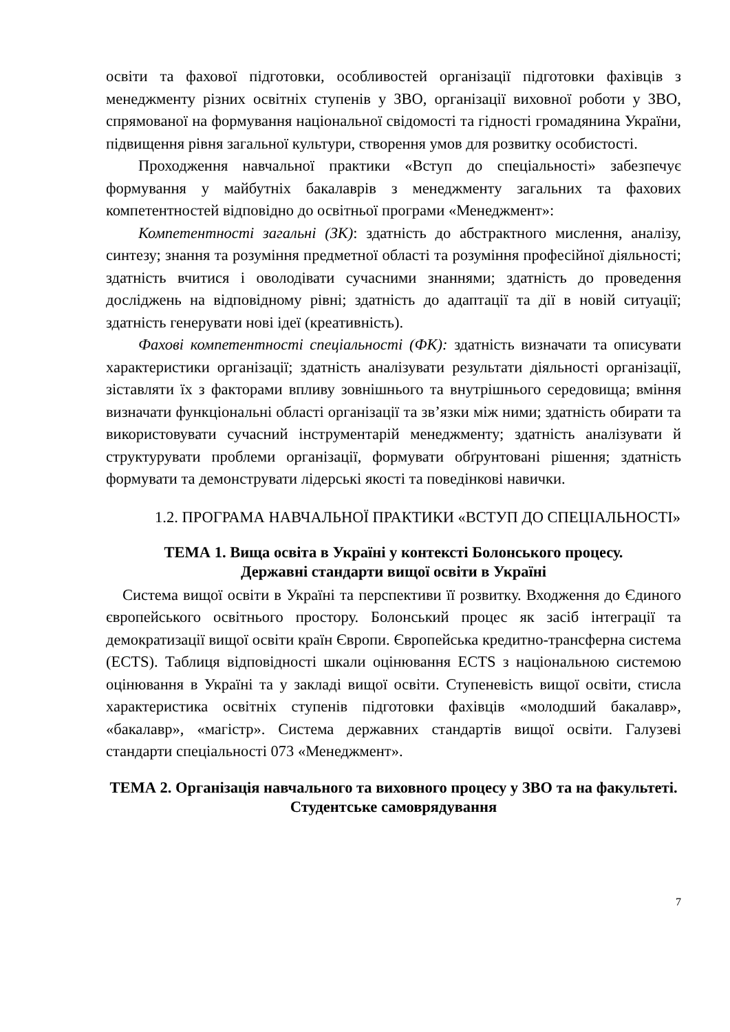освіти та фахової підготовки, особливостей організації підготовки фахівців з менеджменту різних освітніх ступенів у ЗВО, організації виховної роботи у ЗВО, спрямованої на формування національної свідомості та гідності громадянина України, підвищення рівня загальної культури, створення умов для розвитку особистості.
Проходження навчальної практики «Вступ до спеціальності» забезпечує формування у майбутніх бакалаврів з менеджменту загальних та фахових компетентностей відповідно до освітньої програми «Менеджмент»:
Компетентності загальні (ЗК): здатність до абстрактного мислення, аналізу, синтезу; знання та розуміння предметної області та розуміння професійної діяльності; здатність вчитися і оволодівати сучасними знаннями; здатність до проведення досліджень на відповідному рівні; здатність до адаптації та дії в новій ситуації; здатність генерувати нові ідеї (креативність).
Фахові компетентності спеціальності (ФК): здатність визначати та описувати характеристики організації; здатність аналізувати результати діяльності організації, зіставляти їх з факторами впливу зовнішнього та внутрішнього середовища; вміння визначати функціональні області організації та зв’язки між ними; здатність обирати та використовувати сучасний інструментарій менеджменту; здатність аналізувати й структурувати проблеми організації, формувати обґрунтовані рішення; здатність формувати та демонструвати лідерські якості та поведінкові навички.
1.2. ПРОГРАМА НАВЧАЛЬНОЇ ПРАКТИКИ «ВСТУП ДО СПЕЦІАЛЬНОСТІ»
ТЕМА 1. Вища освіта в Україні у контексті Болонського процесу.
Державні стандарти вищої освіти в Україні
Система вищої освіти в Україні та перспективи її розвитку. Входження до Єдиного європейського освітнього простору. Болонський процес як засіб інтеграції та демократизації вищої освіти країн Європи. Європейська кредитно-трансферна система (ECTS). Таблиця відповідності шкали оцінювання ECTS з національною системою оцінювання в Україні та у закладі вищої освіти. Ступеневість вищої освіти, стисла характеристика освітніх ступенів підготовки фахівців «молодший бакалавр», «бакалавр», «магістр». Система державних стандартів вищої освіти. Галузеві стандарти спеціальності 073 «Менеджмент».
ТЕМА 2. Організація навчального та виховного процесу у ЗВО та на факультеті. Студентське самоврядування
7